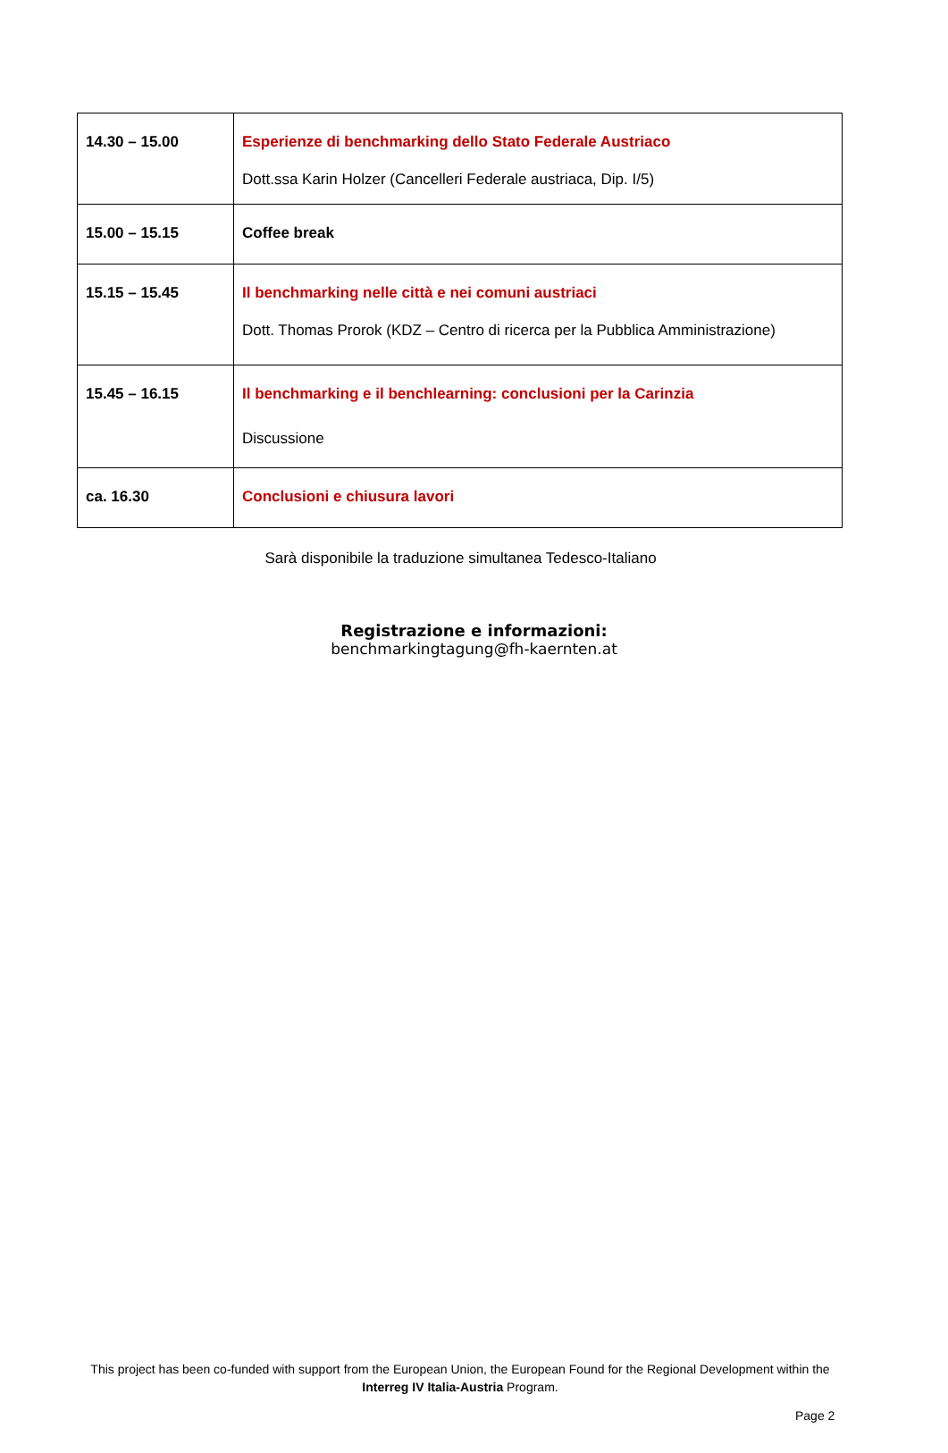| 14.30 – 15.00 | Esperienze di benchmarking dello Stato Federale Austriaco Dott.ssa Karin Holzer (Cancelleri Federale austriaca, Dip. I/5) |
| 15.00 – 15.15 | Coffee break |
| 15.15 – 15.45 | Il benchmarking nelle città e nei comuni austriaci Dott. Thomas Prorok (KDZ – Centro di ricerca per la Pubblica Amministrazione) |
| 15.45 – 16.15 | Il benchmarking e il benchlearning: conclusioni per la Carinzia Discussione |
| ca. 16.30 | Conclusioni e chiusura lavori |
Sarà disponibile la traduzione simultanea Tedesco-Italiano
Registrazione e informazioni:
benchmarkingtagung@fh-kaernten.at
This project has been co-funded with support from the European Union, the European Found for the Regional Development within the Interreg IV Italia-Austria Program.
Page 2